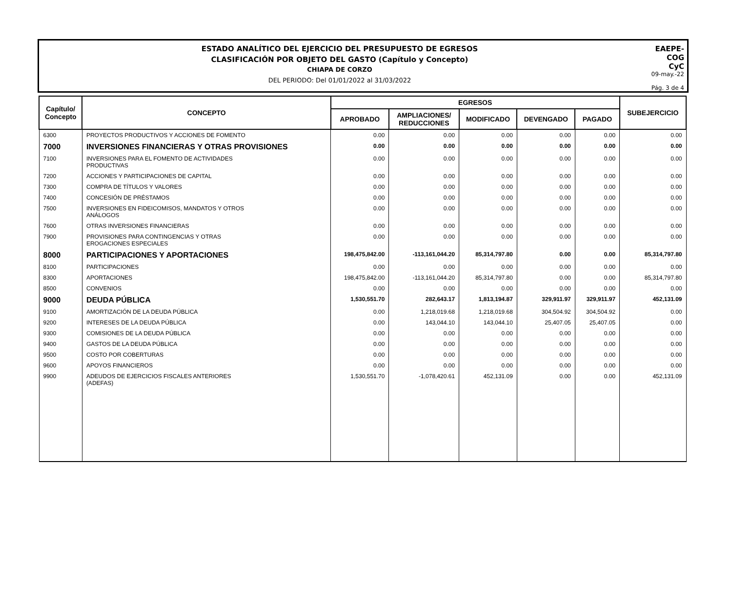ESTADO ANALÍTICO DEL EJERCICIO DEL PRESUPUESTO DE EGRESOS
CLASIFICACIÓN POR OBJETO DEL GASTO (Capítulo y Concepto)
CHIAPA DE CORZO
DEL PERIODO: Del 01/01/2022 al 31/03/2022
EAEPE-COG
CyC
09-may.-22
Pág. 3 de 4
| Capítulo/ Concepto | CONCEPTO | EGRESOS | | | | | SUBEJERCICIO |
| --- | --- | --- | --- | --- | --- | --- | --- |
| | | APROBADO | AMPLIACIONES/ REDUCCIONES | MODIFICADO | DEVENGADO | PAGADO | |
| 6300 | PROYECTOS PRODUCTIVOS Y ACCIONES DE FOMENTO | 0.00 | 0.00 | 0.00 | 0.00 | 0.00 | 0.00 |
| 7000 | INVERSIONES FINANCIERAS Y OTRAS PROVISIONES | 0.00 | 0.00 | 0.00 | 0.00 | 0.00 | 0.00 |
| 7100 | INVERSIONES PARA EL FOMENTO DE ACTIVIDADES PRODUCTIVAS | 0.00 | 0.00 | 0.00 | 0.00 | 0.00 | 0.00 |
| 7200 | ACCIONES Y PARTICIPACIONES DE CAPITAL | 0.00 | 0.00 | 0.00 | 0.00 | 0.00 | 0.00 |
| 7300 | COMPRA DE TÍTULOS Y VALORES | 0.00 | 0.00 | 0.00 | 0.00 | 0.00 | 0.00 |
| 7400 | CONCESIÓN DE PRÉSTAMOS | 0.00 | 0.00 | 0.00 | 0.00 | 0.00 | 0.00 |
| 7500 | INVERSIONES EN FIDEICOMISOS, MANDATOS Y OTROS ANÁLOGOS | 0.00 | 0.00 | 0.00 | 0.00 | 0.00 | 0.00 |
| 7600 | OTRAS INVERSIONES FINANCIERAS | 0.00 | 0.00 | 0.00 | 0.00 | 0.00 | 0.00 |
| 7900 | PROVISIONES PARA CONTINGENCIAS Y OTRAS EROGACIONES ESPECIALES | 0.00 | 0.00 | 0.00 | 0.00 | 0.00 | 0.00 |
| 8000 | PARTICIPACIONES Y APORTACIONES | 198,475,842.00 | -113,161,044.20 | 85,314,797.80 | 0.00 | 0.00 | 85,314,797.80 |
| 8100 | PARTICIPACIONES | 0.00 | 0.00 | 0.00 | 0.00 | 0.00 | 0.00 |
| 8300 | APORTACIONES | 198,475,842.00 | -113,161,044.20 | 85,314,797.80 | 0.00 | 0.00 | 85,314,797.80 |
| 8500 | CONVENIOS | 0.00 | 0.00 | 0.00 | 0.00 | 0.00 | 0.00 |
| 9000 | DEUDA PÚBLICA | 1,530,551.70 | 282,643.17 | 1,813,194.87 | 329,911.97 | 329,911.97 | 452,131.09 |
| 9100 | AMORTIZACIÓN DE LA DEUDA PÚBLICA | 0.00 | 1,218,019.68 | 1,218,019.68 | 304,504.92 | 304,504.92 | 0.00 |
| 9200 | INTERESES DE LA DEUDA PÚBLICA | 0.00 | 143,044.10 | 143,044.10 | 25,407.05 | 25,407.05 | 0.00 |
| 9300 | COMISIONES DE LA DEUDA PÚBLICA | 0.00 | 0.00 | 0.00 | 0.00 | 0.00 | 0.00 |
| 9400 | GASTOS DE LA DEUDA PÚBLICA | 0.00 | 0.00 | 0.00 | 0.00 | 0.00 | 0.00 |
| 9500 | COSTO POR COBERTURAS | 0.00 | 0.00 | 0.00 | 0.00 | 0.00 | 0.00 |
| 9600 | APOYOS FINANCIEROS | 0.00 | 0.00 | 0.00 | 0.00 | 0.00 | 0.00 |
| 9900 | ADEUDOS DE EJERCICIOS FISCALES ANTERIORES (ADEFAS) | 1,530,551.70 | -1,078,420.61 | 452,131.09 | 0.00 | 0.00 | 452,131.09 |